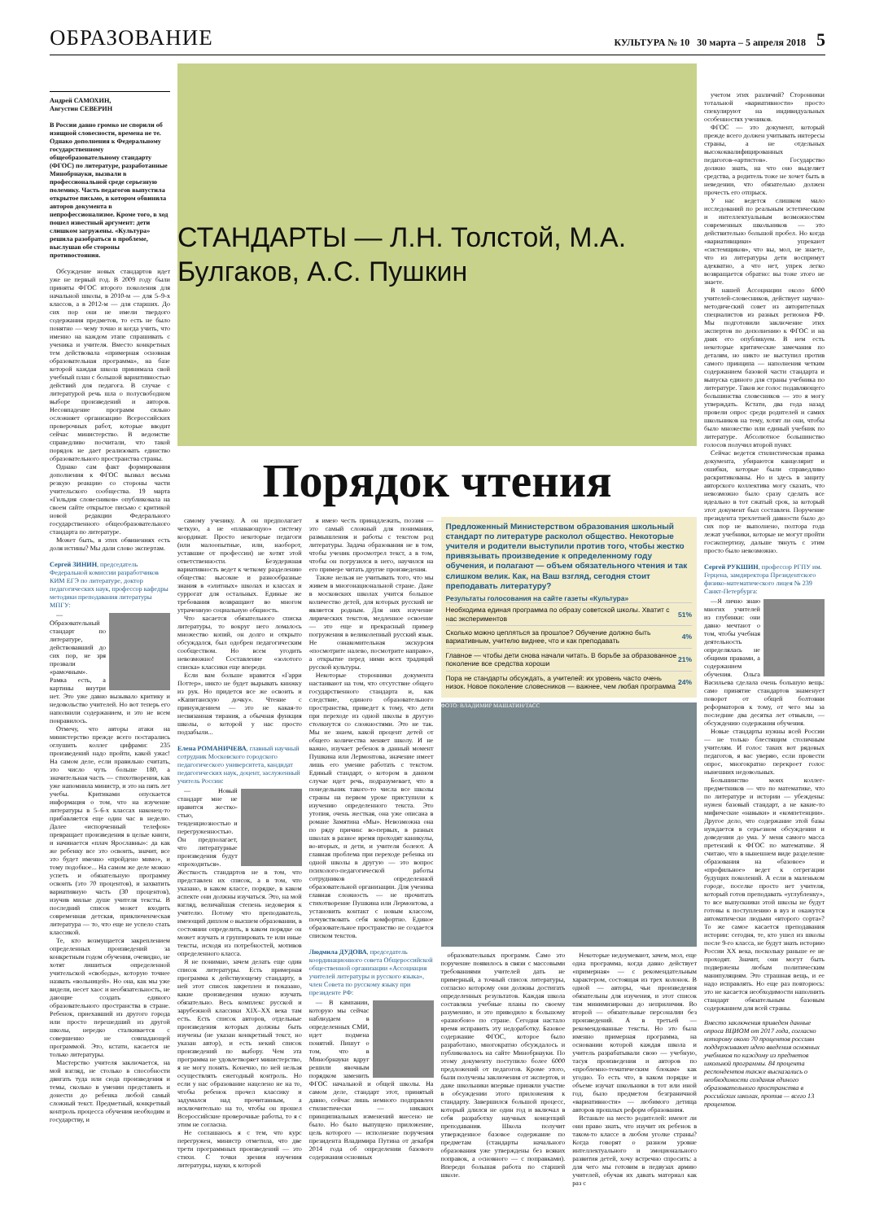ОБРАЗОВАНИЕ
КУЛЬТУРА № 10 30 марта – 5 апреля 2018 5
Андрей САМОХИН,
Августин СЕВЕРИН
В России давно громко не спорили об изящной словесности, времена не те. Однако дополнения к Федеральному государственному общеобразовательному стандарту (ФГОС) по литературе, разработанные Минобрнауки, вызвали в профессиональной среде серьезную полемику. Часть педагогов выпустила открытое письмо, в котором обвинила авторов документа в непрофессионализме. Кроме того, в ход пошел известный аргумент: дети слишком загружены. «Культура» решила разобраться в проблеме, выслушав обе стороны противостояния.
Обсуждение новых стандартов идет уже не первый год. В 2009 году были приняты ФГОС второго поколения для начальной школы, в 2010-м — для 5–9-х классов, а в 2012-м — для старших. До сих пор они не имели твердого содержания предметов, то есть не было понятно — чему точно и когда учить, что именно на каждом этапе спрашивать с ученика и учителя. Вместо конкретных тем действовала «примерная основная образовательная программа», на базе которой каждая школа принимала свой учебный план с большой вариативностью действий для педагога. В случае с литературой речь шла о полусвободном выборе произведений и авторов. Несовпадение программ сильно осложняет организацию Всероссийских проверочных работ, которые вводит сейчас министерство. В ведомстве справедливо посчитали, что такой порядок не дает реализовать единство образовательного пространства страны.
Однако сам факт формирования дополнения к ФГОС вызвал весьма резкую реакцию со стороны части учительского сообщества. 19 марта «Гильдия словесников» опубликовала на своем сайте открытое письмо с критикой новой редакции Федерального государственного общеобразовательного стандарта по литературе.
Может быть, в этих обвинениях есть доля истины? Мы дали слово экспертам.
Сергей ЗИНИН, председатель Федеральной комиссии разработчиков КИМ ЕГЭ по литературе, доктор педагогических наук, профессор кафедры методики преподавания литературы МПГУ:
— Образовательный стандарт по литературе, действовавший до сих пор, не зря прозвали «рамочным». Рамка есть, а картины внутри нет. Это уже давно вызывало критику и недовольство учителей. Но вот теперь его наполнили содержанием, и это не всем понравилось.
Отмечу, что авторы атаки на министерство прежде всего постарались оглушить коллег цифрами: 235 произведений надо пройти, какой ужас! На самом деле, если правильно считать, это число чуть больше 180, а значительная часть — стихотворения, как уже напомнила министр, и это на пять лет учебы. Критиками опускается информация о том, что на изучение литературы в 5–6-х классах наконец-то прибавляется еще один час в неделю. Далее «испорченный телефон» превращает произведения в целые книги, и начинается «плач Ярославны»: да как же ребенку все это освоить, значит, все это будет именно «пройдено мимо», и тому подобное... На самом же деле можно успеть и обязательную программу освоить (это 70 процентов), и захватить вариативную часть (30 процентов), изучив милые душе учителя тексты. В последний список может входить современная детская, приключенческая литература — то, что еще не успело стать классикой.
Те, кто возмущается закреплением определенных произведений за конкретным годом обучения, очевидно, не хотят лишиться определенной учительской «свободы», которую точнее назвать «вольницей». Но она, как мы уже видели, несет хаос и необязательность, не дающие создать единого образовательного пространства в стране. Ребенок, приехавший из другого города или просто перешедший из другой школы, нередко сталкивается с совершенно не совпадающей программой. Это, кстати, касается не только литературы.
Мастерство учителя заключается, на мой взгляд, не столько в способности двигать туда или сюда произведения и темы, сколько в умении представить и донести до ребенка любой самый сложный текст. Предметный, конкретный контроль процесса обучения необходим и государству, и
СТАНДАРТЫ — Л.Н. Толстой, М.А. Булгаков, А.С. Пушкин
Порядок чтения
самому ученику. А он предполагает четкую, а не «плавающую» систему координат. Просто некоторые педагоги (или малоопытные, или, наоборот, уставшие от профессии) не хотят этой ответственности. Безудержная вариативность ведет к четкому разделению общества: высокие и разнообразные знания в «элитных» школах и классах и суррогат для остальных. Единые же требования возвращают во многом утраченную социальную общность.
Что касается обязательного списка литературы, то вокруг него ломалось множество копий, он долго и открыто обсуждался, был одобрен педагогическим сообществом. Но всем угодить невозможно! Составление «золотого списка» классики еще впереди.
Если вам больше нравится «Гарри Поттер», никто не будет вырывать книжку из рук. Но придется все же освоить и «Капитанскую дочку». Чтение с принуждением — это не какая-то несвязанная тирания, а обычная функция школы, о которой у нас просто подзабыли...
Елена РОМАНИЧЕВА, главный научный сотрудник Московского городского педагогического университета, кандидат педагогических наук, доцент, заслуженный учитель России:
— Новый стандарт мне не нравится жестко­стью, тенденциозностью и перегруженностью. Он предполагает, что литературные произведения будут «проходиться». Жесткость стандартов не в том, что представлен их список, а в том, что указано, в каком классе, порядке, в каком аспекте они должны изучаться. Это, на мой взгляд, величайшая степень недоверия к учителю. Потому что преподаватель, имеющий диплом о высшем образовании, в состоянии определить, в каком порядке он может изучать и группировать те или иные тексты, исходя из потребностей, мотивов определенного класса.
Я не понимаю, зачем делать еще один список литературы. Есть примерная программа к действующему стандарту, в ней этот список закреплен и показано, какие произведения нужно изучать обязательно. Весь комплекс русской и зарубежной классики XIX–XX века там есть. Есть список авторов, отдельные произведения которых должны быть изучены (не указан конкретный текст, но указан автор), и есть некий список произведений по выбору. Чем эта программа не удовлетворяет министерство, я не могу понять. Конечно, по ней нельзя осуществлять ежегодный контроль. Но если у нас образование нацелено не на то, чтобы ребенок прочел классику и задумался над прочитанным, а исключительно на то, чтобы он прошел Всероссийские проверочные работы, то я с этим не согласна.
Не соглашаюсь я с тем, что курс перегружен, министр отметила, что две трети программных произведений — это стихи. С точки зрения изучения литературы, науки, к которой
я имею честь принадлежать, поэзия — это самый сложный для понимания, размышления и работы с текстом род литературы. Задача образования не в том, чтобы ученик просмотрел текст, а в том, чтобы он погрузился в него, научился на его примере читать другие произведения.
Также нельзя не учитывать того, что мы живем в многонациональной стране. Даже в московских школах учится большое количество детей, для которых русский не является родным. Для них изучение лирических текстов, медленное освоение — это еще и прекрасный пример погружения в великолепный русский язык. Не ознакомительная экскурсия «посмотрите налево, посмотрите направо», а открытие перед ними всех традиций русской культуры.
Некоторые сторонники документа настаивают на том, что отсутствие общего государственного стандарта и, как следствие, единого образовательного пространства, приведет к тому, что дети при переходе из одной школы в другую столкнутся со сложностями. Это не так. Мы не знаем, какой процент детей от общего количества меняет школу. И не важно, изучает ребенок в данный момент Пушкина или Лермонтова, значение имеет лишь его умение работать с текстом. Единый стандарт, о котором в данном случае идет речь, подразумевает, что в понедельник такого-то числа все школы страны на первом уроке приступили к изучению определенного текста. Это утопия, очень жесткая, она уже описана в романе Замятина «Мы». Невозможна она по ряду причин: во-первых, в разных школах в разное время проходят каникулы, во-вторых, и дети, и учителя болеют. А главная проблема при переходе ребенка из одной школы в другую — это вопрос психолого-педагогической работы сотрудников определенной образовательной организации. Для ученика главная сложность — не прочитать стихотворение Пушкина или Лермонтова, а установить контакт с новым классом, почувствовать себя комфортно. Единое образовательное пространство не создается списком текстов.
Людмила ДУДОВА, председатель координационного совета Общероссийской общественной организации «Ассоциация учителей литературы и русского языка», член Совета по русскому языку при президенте РФ:
— В кампании, которую мы сейчас наблюдаем в определенных СМИ, идет подмена понятий. Пишут о том, что в Минобрнауки вдруг решили явочным порядком заменить ФГОС начальной и общей школы. На самом деле, стандарт этот, принятый давно, сейчас лишь немного подправлен стилистически — никаких принципиальных изменений внесено не было. Но было выпущено приложение, цель которого — исполнение поручения президента Владимира Путина от декабря 2014 года об определении базового содержания основных
Предложенный Министерством образования школьный стандарт по литературе расколол общество. Некоторые учителя и родители выступили против того, чтобы жестко привязывать произведение к определенному году обучения, и полагают — объем обязательного чтения и так слишком велик. Как, на Ваш взгляд, сегодня стоит преподавать литературу?
Результаты голосования на сайте газеты «Культура»
| Необходима единая программа по образу советской школы. Хватит с нас экспериментов | 51% |
| Сколько можно цепляться за прошлое? Обучение должно быть вариативным, учителю виднее, что и как преподавать | 4% |
| Главное — чтобы дети снова начали читать. В борьбе за образованное поколение все средства хороши | 21% |
| Пора не стандарты обсуждать, а учителей: их уровень часто очень низок. Новое поколение словесников — важнее, чем любая программа | 24% |
ФОТО: ВЛАДИМИР МАШАТИН/ТАСС
образовательных программ. Само это поручение появилось в связи с массовыми требованиями учителей дать не примерный, а точный список литературы, согласно которому они должны достигать определенных результатов. Каждая школа составляла учебные планы по своему разумению, и это приводило к большому «разнобою» по стране. Сегодня настало время исправить эту недоработку. Базовое содержание ФГОС, которое было разработано, многократно обсуждалось и публиковалось на сайте Минобрнауки. По этому документу поступило более 6000 предложений от педагогов. Кроме этого, были получены заключения от экспертов, и даже школьники впервые приняли участие в обсуждении этого приложения к стандарту. Завершился большой процесс, который длился не один год и включал в себя разработку научных концепций преподавания. Школа получит утвержденное базовое содержание по предметам (стандарты начального образования уже утверждены без всяких поправок, а основного — с поправками). Впереди большая работа по старшей школе.
Некоторые недоумевают, зачем, мол, еще одна программа, когда давно действует «примерная» — с рекомендательным характером, состоящая из трех колонок. В одной — авторы, чьи произведения обязательны для изучения, и этот список там минимизирован до неприличия. Во второй — обязательные персоналии без произведений. А в третьей — рекомендованные тексты. Но это была именно примерная программа, на основании которой каждая школа и учитель разрабатывали свою — учебную, тасуя произведения и авторов по «проблемно-тематическим блокам» как угодно. То есть что, в каком порядке и объеме изучат школьники в тот или иной год, было предметом безграничной «вариативности» — любимого детища авторов прошлых реформ образования.
Встаньте на место родителей: имеют ли они право знать, что изучит их ребенок в таком-то классе в любом уголке страны? Когда говорят о разном уровне интеллектуального и эмоционального развития детей, хочу встречно спросить: а для чего мы готовим в педвузах армию учителей, обучая их давать материал как раз с
учетом этих различий? Сторонники тотальной «вариативности» просто спекулируют на индивидуальных особенностях учеников.
ФГОС — это документ, который прежде всего должен учитывать интересы страны, а не отдельных высококвалифицированных педагогов-«артистов». Государство должно знать, на что оно выделяет средства, а родитель тоже не хочет быть в неведении, что обязательно должен прочесть его отпрыск.
У нас ведется слишком мало исследований по реальным эстетическим и интеллектуальным возможностям современных школьников — это действительно большой пробел. Но когда «вариативщики» упрекают «системщиков», что вы, мол, не знаете, что из литературы дети воспримут адекватно, а что нет, упрек легко возвращается обратно: вы тоже этого не знаете.
В нашей Ассоциации около 6000 учителей-словесников, действует научно-методический совет из авторитетных специалистов из разных регионов РФ. Мы подготовили заключение этих экспертов по дополнению к ФГОС и на днях его опубликуем. В нем есть некоторые критические замечания по деталям, но никто не выступил против самого принципа — наполнения четким содержанием базовой части стандарта и выпуска единого для страны учебника по литературе. Таков же голос подавляющего большинства словесников — это я могу утверждать. Кстати, два года назад провели опрос среди родителей и самих школьников на тему, хотят ли они, чтобы было множество или единый учебник по литературе. Абсолютное большинство голосов получил второй пункт.
Сейчас ведется стилистическая правка документа, убираются канцелярит и ошибки, которые были справедливо раскритикованы. Но и здесь в защиту авторского коллектива могу сказать, что невозможно было сразу сделать все идеально в тот сжатый срок, за который этот документ был составлен. Поручение президента трехлетней давности было до сих пор не выполнено, полтора года лежат учебники, которые не могут пройти госэкспертизу, дальше тянуть с этим просто было невозможно.
Сергей РУКШИН, профессор РГПУ им. Герцена, замдиректора Президентского физико-математического лицея № 239 Санкт-Петербурга:
—Я лично знаю многих учителей из глубинки: они давно мечтают о том, чтобы учебная деятельность определялась не общими правами, а содержанием обучения. Ольга Васильева сделала очень большую вещь: само принятие стандартов знаменует поворот от общей болтовни реформаторов к тому, от чего мы за последние два десятка лет отвыкли, — обсуждению содержания обучения.
Новые стандарты нужны всей России — не только блестящим столичным учителям. И голос таких вот рядовых педагогов, я вас уверяю, если провести опрос, многократно перекроет голос нынешних недовольных.
Большинство моих коллег-предметников — что по математике, что по литературе и истории — убеждены: нужен базовый стандарт, а не какие-то мифические «навыки» и «компетенции». Другое дело, что содержание этой базы нуждается в серьезном обсуждении и доведении до ума. У меня самого масса претензий к ФГОС по математике. Я считаю, что в нынешнем виде разделение образования на «базовое» и «профильное» ведет к сегрегации будущих поколений. А если в маленьком городе, поселке просто нет учителя, который готов преподавать «углубленку», то все выпускники этой школы не будут готовы к поступлению в вуз и окажутся автоматически людьми «второго сорта»? То же самое касается преподавания истории: сегодня, те, кто ушел из школы после 9-го класса, не будут знать историю России XX века, поскольку раньше ее не проходят. Значит, они могут быть подвержены любым политическим манипуляциям. Это страшная вещь, и ее надо исправлять. Но еще раз повторюсь: это не касается необходимости наполнить стандарт обязательным базовым содержанием для всей страны.
Вместо заключения приведем данные опроса ВЦИОМ от 2017 года, согласно которому около 70 процентов россиян поддерживают идею введения основных учебников по каждому из предметов школьной программы. 84 процента респондентов также высказались о необходимости создания единого образовательного пространства в российских школах, против — всего 13 процентов.